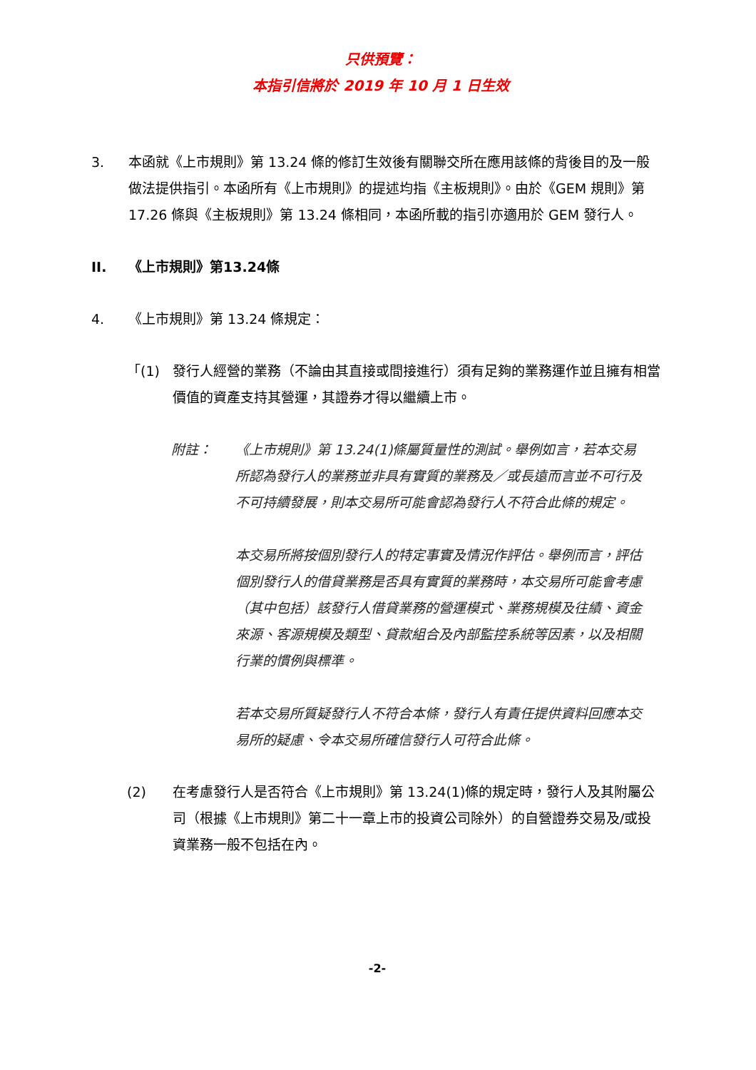只供預覽：
本指引信將於 2019 年 10 月 1 日生效
3. 本函就《上市規則》第 13.24 條的修訂生效後有關聯交所在應用該條的背後目的及一般做法提供指引。本函所有《上市規則》的提述均指《主板規則》。由於《GEM 規則》第 17.26 條與《主板規則》第 13.24 條相同，本函所載的指引亦適用於 GEM 發行人。
II. 《上市規則》第13.24條
4. 《上市規則》第 13.24 條規定：
「(1) 發行人經營的業務（不論由其直接或間接進行）須有足夠的業務運作並且擁有相當價值的資產支持其營運，其證券才得以繼續上市。
附註： 《上市規則》第 13.24(1)條屬質量性的測試。舉例如言，若本交易所認為發行人的業務並非具有實質的業務及／或長遠而言並不可行及不可持續發展，則本交易所可能會認為發行人不符合此條的規定。
本交易所將按個別發行人的特定事實及情況作評估。舉例而言，評估個別發行人的借貸業務是否具有實質的業務時，本交易所可能會考慮（其中包括）該發行人借貸業務的營運模式、業務規模及往績、資金來源、客源規模及類型、貸款組合及內部監控系統等因素，以及相關行業的慣例與標準。
若本交易所質疑發行人不符合本條，發行人有責任提供資料回應本交易所的疑慮、令本交易所確信發行人可符合此條。
(2) 在考慮發行人是否符合《上市規則》第 13.24(1)條的規定時，發行人及其附屬公司（根據《上市規則》第二十一章上市的投資公司除外）的自營證券交易及/或投資業務一般不包括在內。
-2-